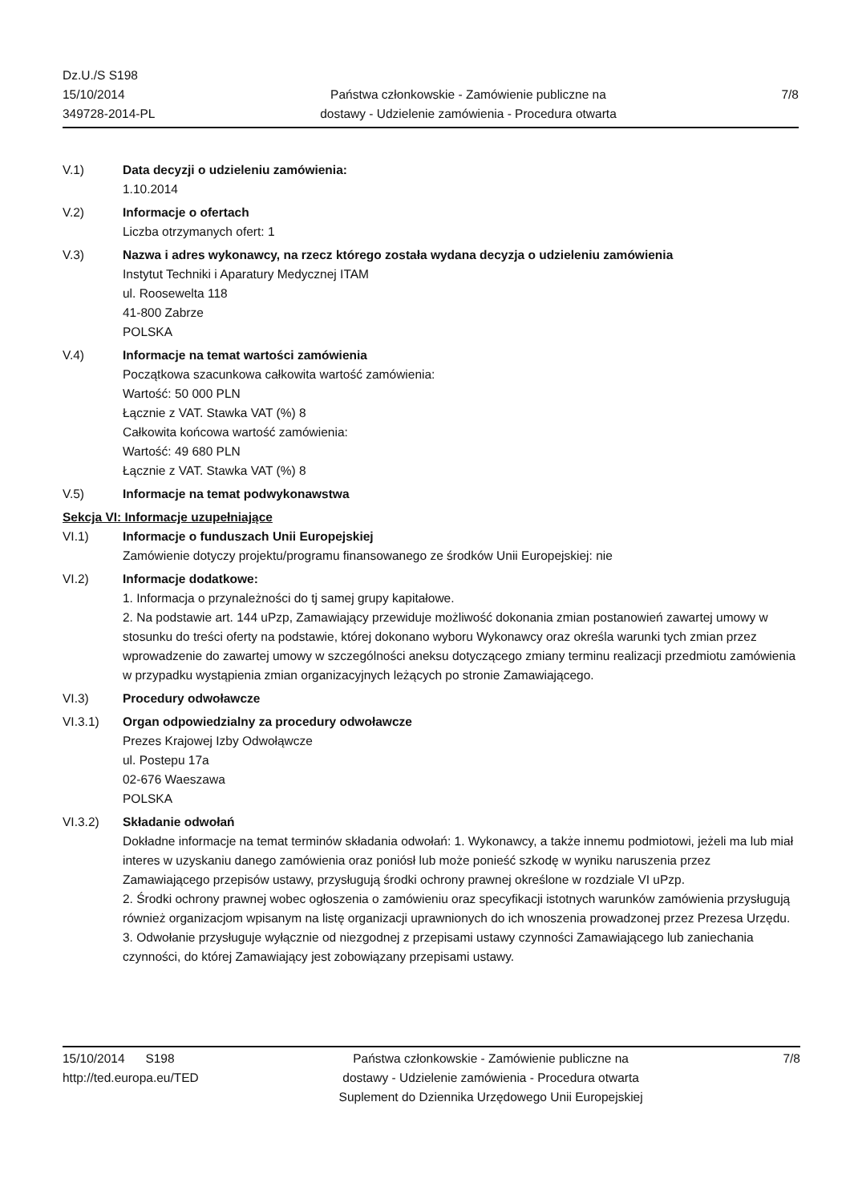Dz.U./S S198
15/10/2014
349728-2014-PL
Państwa członkowskie - Zamówienie publiczne na
dostawy - Udzielenie zamówienia - Procedura otwarta
7/8
V.1) Data decyzji o udzieleniu zamówienia:
1.10.2014
V.2) Informacje o ofertach
Liczba otrzymanych ofert: 1
V.3) Nazwa i adres wykonawcy, na rzecz którego została wydana decyzja o udzieleniu zamówienia
Instytut Techniki i Aparatury Medycznej ITAM
ul. Roosewelta 118
41-800 Zabrze
POLSKA
V.4) Informacje na temat wartości zamówienia
Początkowa szacunkowa całkowita wartość zamówienia:
Wartość: 50 000 PLN
Łącznie z VAT. Stawka VAT (%) 8
Całkowita końcowa wartość zamówienia:
Wartość: 49 680 PLN
Łącznie z VAT. Stawka VAT (%) 8
V.5) Informacje na temat podwykonawstwa
Sekcja VI: Informacje uzupełniające
VI.1) Informacje o funduszach Unii Europejskiej
Zamówienie dotyczy projektu/programu finansowanego ze środków Unii Europejskiej: nie
VI.2) Informacje dodatkowe:
1. Informacja o przynależności do tj samej grupy kapitałowe.
2. Na podstawie art. 144 uPzp, Zamawiający przewiduje możliwość dokonania zmian postanowień zawartej umowy w stosunku do treści oferty na podstawie, której dokonano wyboru Wykonawcy oraz określa warunki tych zmian przez wprowadzenie do zawartej umowy w szczególności aneksu dotyczącego zmiany terminu realizacji przedmiotu zamówienia w przypadku wystąpienia zmian organizacyjnych leżących po stronie Zamawiającego.
VI.3) Procedury odwoławcze
VI.3.1) Organ odpowiedzialny za procedury odwoławcze
Prezes Krajowej Izby Odwołąwcze
ul. Postepu 17a
02-676 Waeszawa
POLSKA
VI.3.2) Składanie odwołań
Dokładne informacje na temat terminów składania odwołań: 1. Wykonawcy, a także innemu podmiotowi, jeżeli ma lub miał interes w uzyskaniu danego zamówienia oraz poniósł lub może ponieść szkodę w wyniku naruszenia przez Zamawiającego przepisów ustawy, przysługują środki ochrony prawnej określone w rozdziale VI uPzp.
2. Środki ochrony prawnej wobec ogłoszenia o zamówieniu oraz specyfikacji istotnych warunków zamówienia przysługują również organizacjom wpisanym na listę organizacji uprawnionych do ich wnoszenia prowadzonej przez Prezesa Urzędu.
3. Odwołanie przysługuje wyłącznie od niezgodnej z przepisami ustawy czynności Zamawiającego lub zaniechania czynności, do której Zamawiający jest zobowiązany przepisami ustawy.
15/10/2014 S198
http://ted.europa.eu/TED
Państwa członkowskie - Zamówienie publiczne na
dostawy - Udzielenie zamówienia - Procedura otwarta
Suplement do Dziennika Urzędowego Unii Europejskiej
7/8